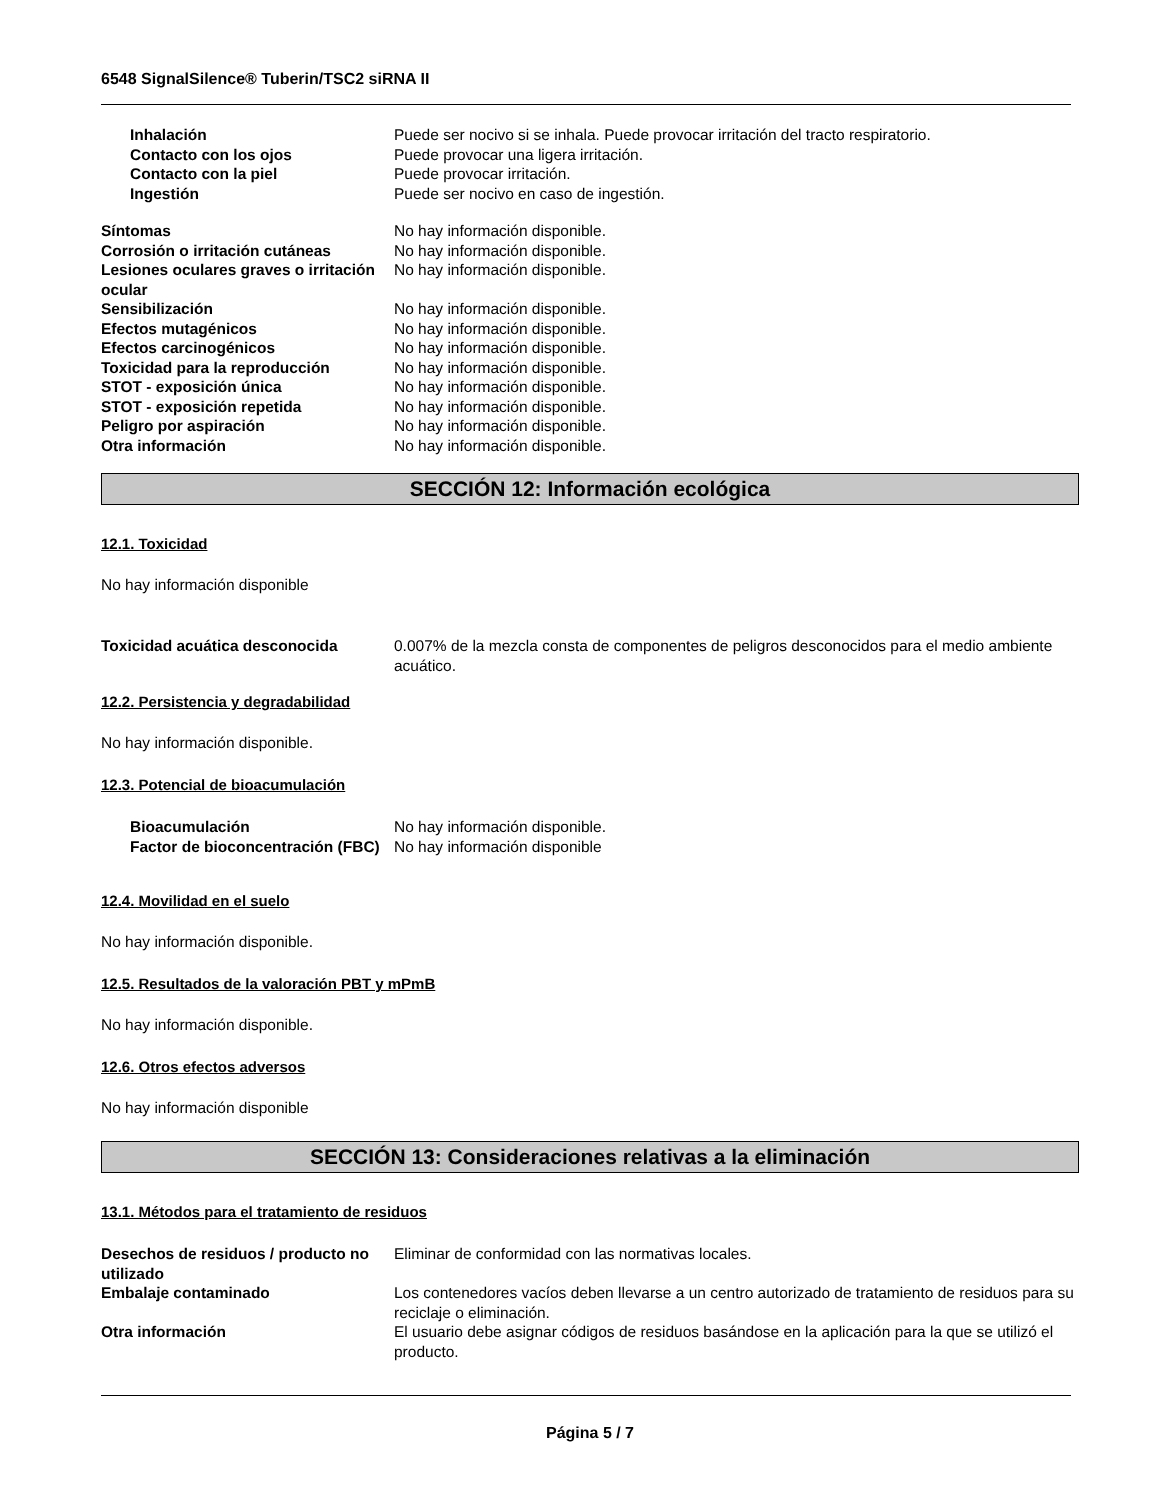6548 SignalSilence® Tuberin/TSC2 siRNA II
Inhalación Puede ser nocivo si se inhala. Puede provocar irritación del tracto respiratorio.
Contacto con los ojos Puede provocar una ligera irritación.
Contacto con la piel Puede provocar irritación.
Ingestión Puede ser nocivo en caso de ingestión.
Síntomas No hay información disponible.
Corrosión o irritación cutáneas No hay información disponible.
Lesiones oculares graves o irritación ocular
No hay información disponible.
Sensibilización No hay información disponible.
Efectos mutagénicos No hay información disponible.
Efectos carcinogénicos No hay información disponible.
Toxicidad para la reproducción No hay información disponible.
STOT - exposición única No hay información disponible.
STOT - exposición repetida No hay información disponible.
Peligro por aspiración No hay información disponible.
Otra información No hay información disponible.
SECCIÓN 12: Información ecológica
12.1. Toxicidad
No hay información disponible
Toxicidad acuática desconocida 0.007% de la mezcla consta de componentes de peligros desconocidos para el medio ambiente acuático.
12.2. Persistencia y degradabilidad
No hay información disponible.
12.3. Potencial de bioacumulación
Bioacumulación No hay información disponible.
Factor de bioconcentración (FBC)
No hay información disponible
12.4. Movilidad en el suelo
No hay información disponible.
12.5. Resultados de la valoración PBT y mPmB
No hay información disponible.
12.6. Otros efectos adversos
No hay información disponible
SECCIÓN 13: Consideraciones relativas a la eliminación
13.1. Métodos para el tratamiento de residuos
Desechos de residuos / producto no utilizado
Eliminar de conformidad con las normativas locales.
Embalaje contaminado Los contenedores vacíos deben llevarse a un centro autorizado de tratamiento de residuos para su reciclaje o eliminación.
Otra información El usuario debe asignar códigos de residuos basándose en la aplicación para la que se utilizó el producto.
Página 5 / 7